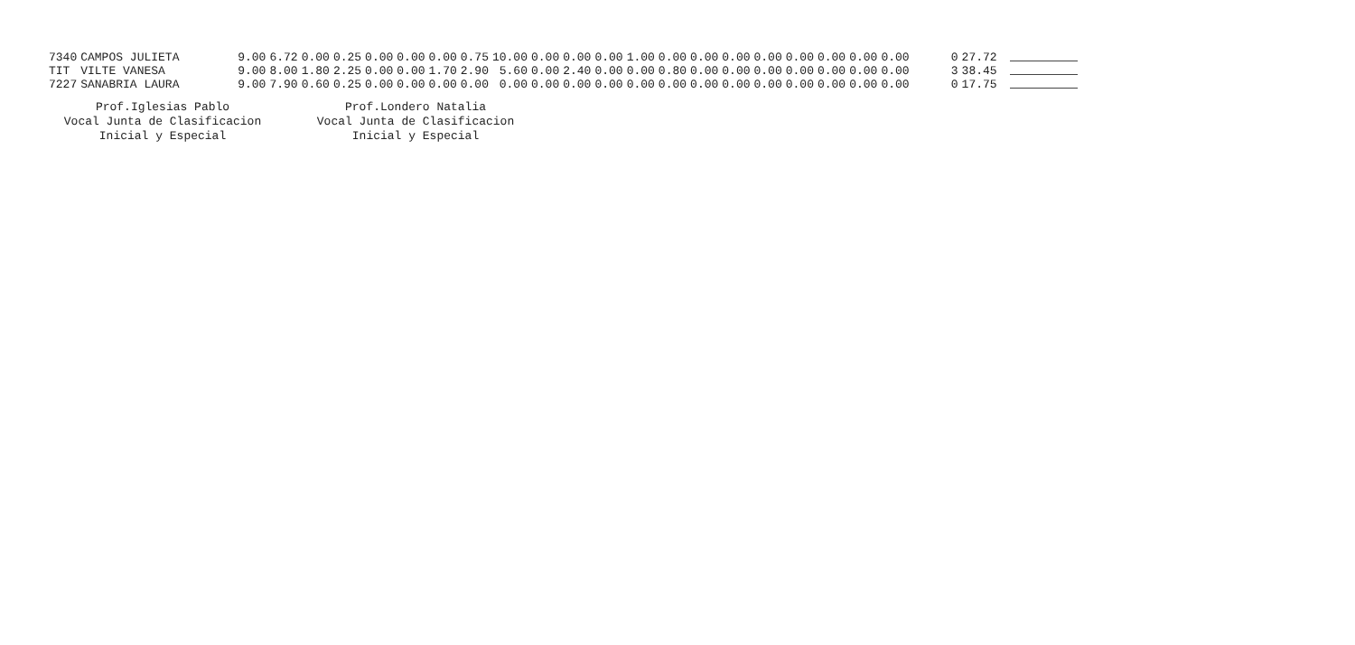| 7340 | CAMPOS JULIETA | 9.00 | 6.72 | 0.00 | 0.25 | 0.00 | 0.00 | 0.00 | 0.75 | 10.00 | 0.00 | 0.00 | 0.00 | 1.00 | 0.00 | 0.00 | 0.00 | 0.00 | 0.00 | 0.00 | 0.00 | 0.00 | 0 | 27.72 | |
| TIT | VILTE VANESA | 9.00 | 8.00 | 1.80 | 2.25 | 0.00 | 0.00 | 1.70 | 2.90 | 5.60 | 0.00 | 2.40 | 0.00 | 0.00 | 0.80 | 0.00 | 0.00 | 0.00 | 0.00 | 0.00 | 0.00 | 0.00 | 3 | 38.45 | |
| 7227 | SANABRIA LAURA | 9.00 | 7.90 | 0.60 | 0.25 | 0.00 | 0.00 | 0.00 | 0.00 | 0.00 | 0.00 | 0.00 | 0.00 | 0.00 | 0.00 | 0.00 | 0.00 | 0.00 | 0.00 | 0.00 | 0.00 | 0.00 | 0 | 17.75 | |
Prof.Iglesias Pablo
Vocal Junta de Clasificacion
Inicial y Especial
Prof.Londero Natalia
Vocal Junta de Clasificacion
Inicial y Especial